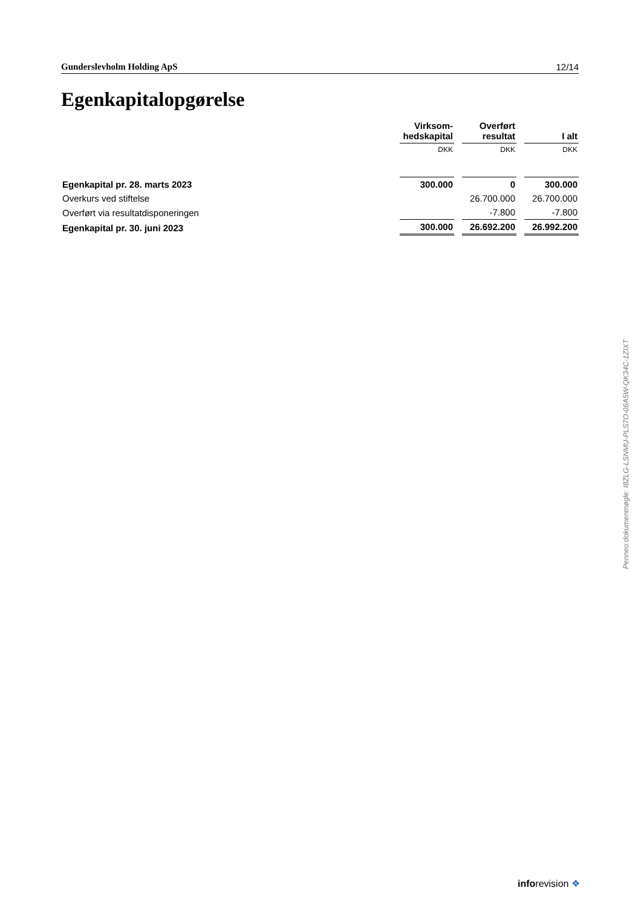Gunderslevholm Holding ApS 12/14
Egenkapitalopgørelse
| | Virksom- hedskapital | Overført resultat | I alt |
| --- | --- | --- | --- |
| | DKK | DKK | DKK |
| Egenkapital pr. 28. marts 2023 | 300.000 | 0 | 300.000 |
| Overkurs ved stiftelse | | 26.700.000 | 26.700.000 |
| Overført via resultatdisponeringen | | -7.800 | -7.800 |
| Egenkapital pr. 30. juni 2023 | 300.000 | 26.692.200 | 26.992.200 |
Penneo dokumentnøgle: I8ZLG-LSNMU-PLS7O-06A5W-QK34C-1ZIXT
inforevision ❖